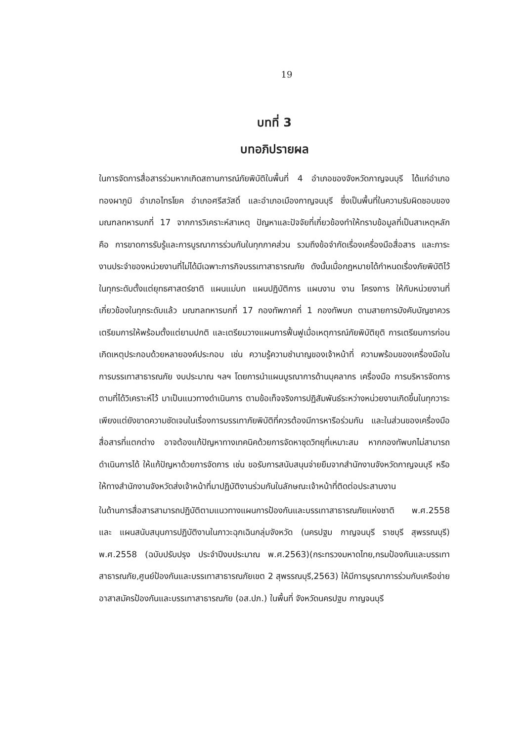19
บทที่ 3
บทอภิปรายผล
ในการจัดการสื่อสารร่วมหากเกิดสถานการณ์ภัยพิบัติในพื้นที่ 4 อำเภอของจังหวัดกาญจนบุรี ได้แก่อำเภอทองผาภูมิ อำเภอไทรโยค อำเภอศรีสวัสดิ์ และอำเภอเมืองกาญจนบุรี ซึ่งเป็นพื้นที่ในความรับผิดชอบของมณฑลทหารบกที่ 17 จากการวิเคราะห์สาเหตุ ปัญหาและปัจจัยที่เกี่ยวข้องทำให้ทราบข้อมูลที่เป็นสาเหตุหลัก คือ การขาดการรับรู้และการบูรณาการร่วมกันในทุกภาคส่วน รวมถึงข้อจำกัดเรื่องเครื่องมือสื่อสาร และภาระงานประจำของหน่วยงานที่ไม่ได้มีเฉพาะภารกิจบรรเทาสาธารณภัย ดังนั้นเมื่อกฎหมายได้กำหนดเรื่องภัยพิบัติไว้ในทุกระดับตั้งแต่ยุทธศาสตร์ชาติ แผนแม่บท แผนปฏิบัติการ แผนงาน งาน โครงการ ให้กับหน่วยงานที่เกี่ยวข้องในทุกระดับแล้ว มณฑลทหารบกที่ 17 กองทัพภาคที่ 1 กองทัพบก ตามสายการบังคับบัญชาควรเตรียมการให้พร้อมตั้งแต่ยามปกติ และเตรียมวางแผนการฟื้นฟูเมื่อเหตุการณ์ภัยพิบัติยุติ การเตรียมการก่อนเกิดเหตุประกอบด้วยหลายองค์ประกอบ เช่น ความรู้ความชำนาญของเจ้าหน้าที่ ความพร้อมของเครื่องมือในการบรรเทาสาธารณภัย งบประมาณ ฯลฯ โดยการนำแผนบูรณาการด้านบุคลากร เครื่องมือ การบริหารจัดการตามที่ได้วิเคราะห์ไว้ มาเป็นแนวทางดำเนินการ ตามข้อเท็จจริงการปฏิสัมพันธ์ระหว่างหน่วยงานเกิดขึ้นในทุกวาระเพียงแต่ยังขาดความชัดเจนในเรื่องการบรรเทาภัยพิบัติที่ควรต้องมีการหารือร่วมกัน และในส่วนของเครื่องมือสื่อสารที่แตกต่าง อาจต้องแก้ปัญหาทางเทคนิคด้วยการจัดหาชุดวิทยุที่เหมาะสม หากกองทัพบกไม่สามารถดำเนินการได้ ให้แก้ปัญหาด้วยการจัดการ เช่น ขอรับการสนับสนุนจ่ายยืมจากสำนักงานจังหวัดกาญจนบุรี หรือให้ทางสำนักงานจังหวัดส่งเจ้าหน้าที่มาปฏิบัติงานร่วมกันในลักษณะเจ้าหน้าที่ติดต่อประสานงาน
ในด้านการสื่อสารสามารถปฏิบัติตามแนวทางแผนการป้องกันและบรรเทาสาธารณภัยแห่งชาติ พ.ศ.2558 และ แผนสนับสนุนการปฏิบัติงานในภาวะฉุกเฉินกลุ่มจังหวัด (นครปฐม กาญจนบุรี ราชบุรี สุพรรณบุรี) พ.ศ.2558 (ฉบับปรับปรุง ประจำปีงบประมาณ พ.ศ.2563)(กระทรวงมหาดไทย,กรมป้องกันและบรรเทาสาธารณภัย,ศูนย์ป้องกันและบรรเทาสาธารณภัยเขต 2 สุพรรณบุรี,2563) ให้มีการบูรณาการร่วมกับเครือข่ายอาสาสมัครป้องกันและบรรเทาสาธารณภัย (อส.ปภ.) ในพื้นที่ จังหวัดนครปฐม กาญจนบุรี